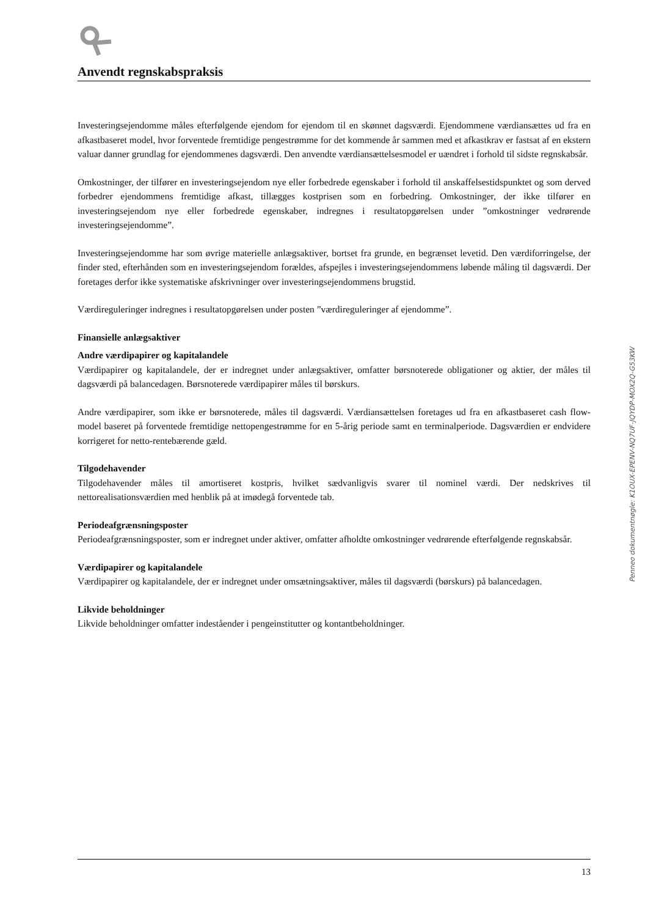Anvendt regnskabspraksis
Investeringsejendomme måles efterfølgende ejendom for ejendom til en skønnet dagsværdi. Ejendommene værdiansættes ud fra en afkastbaseret model, hvor forventede fremtidige pengestrømme for det kommende år sammen med et afkastkrav er fastsat af en ekstern valuar danner grundlag for ejendommenes dagsværdi. Den anvendte værdiansættelsesmodel er uændret i forhold til sidste regnskabsår.
Omkostninger, der tilfører en investeringsejendom nye eller forbedrede egenskaber i forhold til anskaffelsestidspunktet og som derved forbedrer ejendommens fremtidige afkast, tillægges kostprisen som en forbedring. Omkostninger, der ikke tilfører en investeringsejendom nye eller forbedrede egenskaber, indregnes i resultatopgørelsen under ”omkostninger vedrørende investeringsejendomme”.
Investeringsejendomme har som øvrige materielle anlægsaktiver, bortset fra grunde, en begrænset levetid. Den værdiforringelse, der finder sted, efterhånden som en investeringsejendom forældes, afspejles i investeringsejendommens løbende måling til dagsværdi. Der foretages derfor ikke systematiske afskrivninger over investeringsejendommens brugstid.
Værdireguleringer indregnes i resultatopgørelsen under posten ”værdireguleringer af ejendomme”.
Finansielle anlægsaktiver
Andre værdipapirer og kapitalandele
Værdipapirer og kapitalandele, der er indregnet under anlægsaktiver, omfatter børsnoterede obligationer og aktier, der måles til dagsværdi på balancedagen. Børsnoterede værdipapirer måles til børskurs.
Andre værdipapirer, som ikke er børsnoterede, måles til dagsværdi. Værdiansættelsen foretages ud fra en afkastbaseret cash flow-model baseret på forventede fremtidige nettopengestrømme for en 5-årig periode samt en terminalperiode. Dagsværdien er endvidere korrigeret for netto-rentebærende gæld.
Tilgodehavender
Tilgodehavender måles til amortiseret kostpris, hvilket sædvanligvis svarer til nominel værdi. Der nedskrives til nettorealisationsværdien med henblik på at imødegå forventede tab.
Periodeafgrænsningsposter
Periodeafgrænsningsposter, som er indregnet under aktiver, omfatter afholdte omkostninger vedrørende efterfølgende regnskabsår.
Værdipapirer og kapitalandele
Værdipapirer og kapitalandele, der er indregnet under omsætningsaktiver, måles til dagsværdi (børskurs) på balancedagen.
Likvide beholdninger
Likvide beholdninger omfatter indeståender i pengeinstitutter og kontantbeholdninger.
Penneo dokumentnøgle: K1OUX-EPENV-NQ7UF-JQYDP-MOX2Q-G53KW
13